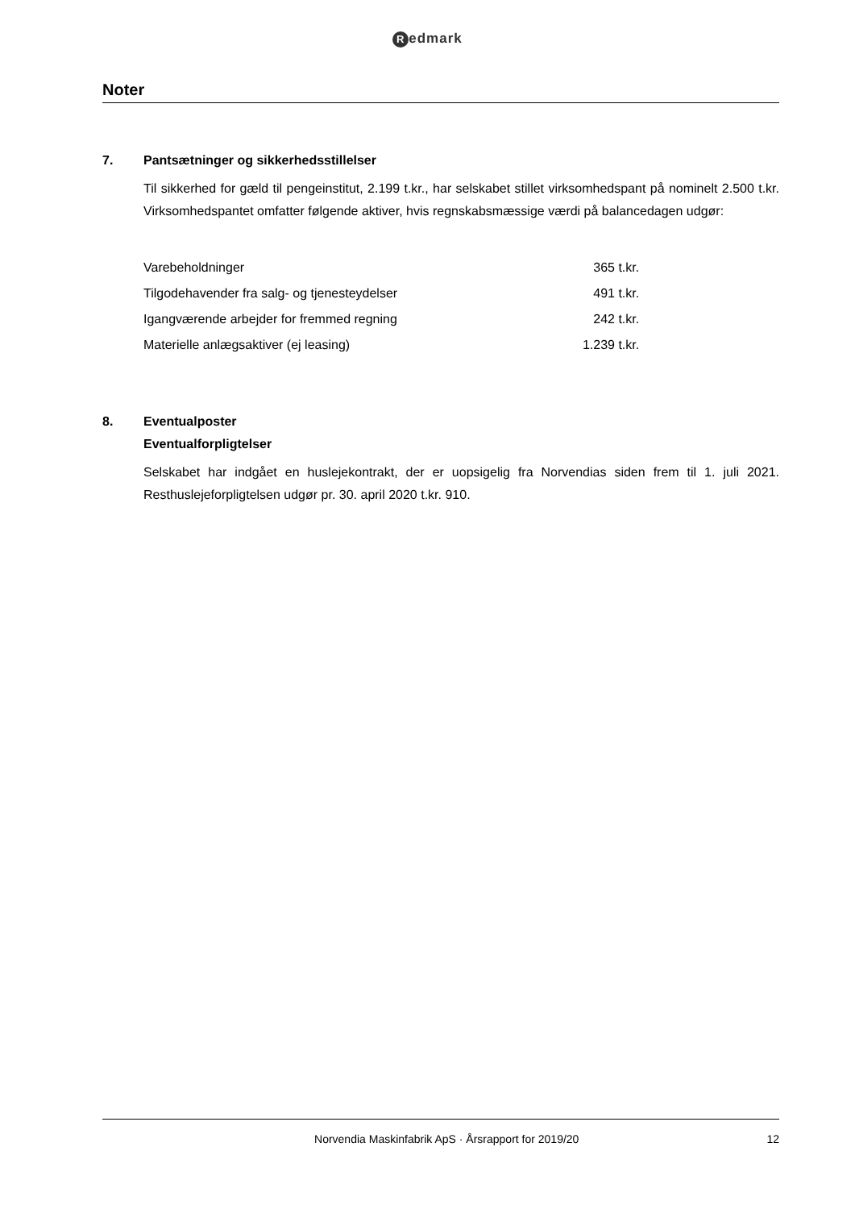Redmark
Noter
7. Pantsætninger og sikkerhedsstillelser
Til sikkerhed for gæld til pengeinstitut, 2.199 t.kr., har selskabet stillet virksomhedspant på nominelt 2.500 t.kr. Virksomhedspantet omfatter følgende aktiver, hvis regnskabsmæssige værdi på balancedagen udgør:
| Varebeholdninger | 365 t.kr. |
| Tilgodehavender fra salg- og tjenesteydelser | 491 t.kr. |
| Igangværende arbejder for fremmed regning | 242 t.kr. |
| Materielle anlægsaktiver (ej leasing) | 1.239 t.kr. |
8. Eventualposter
Eventualforpligtelser
Selskabet har indgået en huslejekontrakt, der er uopsigelig fra Norvendias siden frem til 1. juli 2021. Resthuslejeforpligtelsen udgør pr. 30. april 2020 t.kr. 910.
Norvendia Maskinfabrik ApS · Årsrapport for 2019/20
12